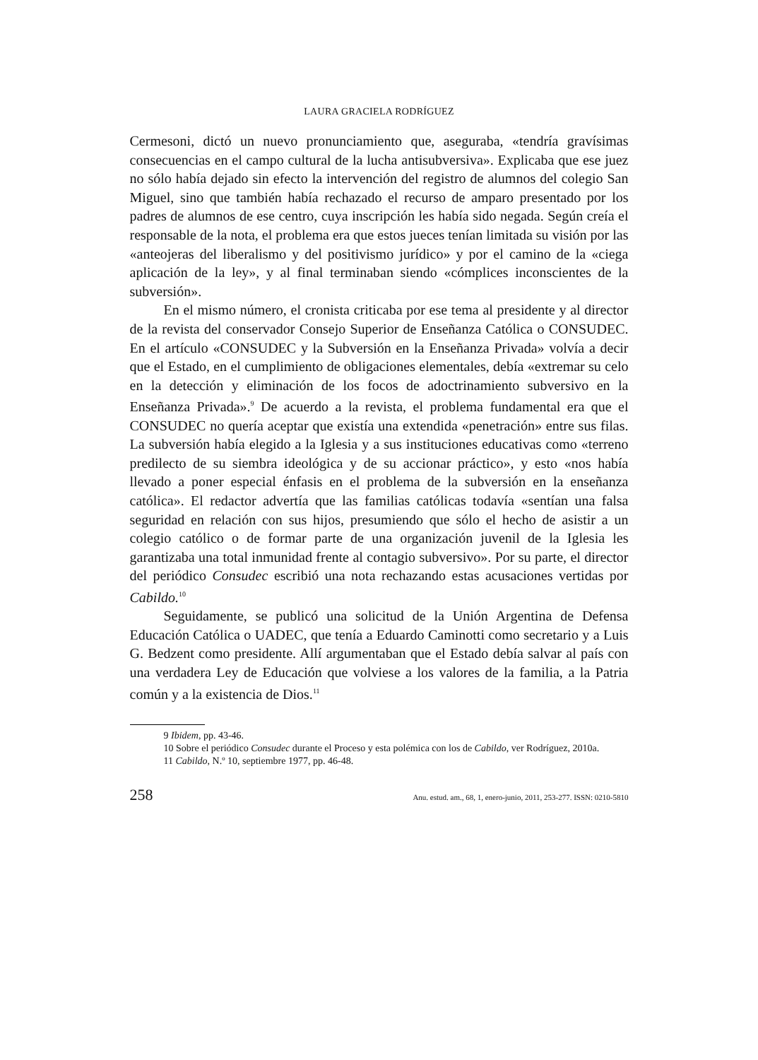LAURA GRACIELA RODRÍGUEZ
Cermesoni, dictó un nuevo pronunciamiento que, aseguraba, «tendría gravísimas consecuencias en el campo cultural de la lucha antisubversiva». Explicaba que ese juez no sólo había dejado sin efecto la intervención del registro de alumnos del colegio San Miguel, sino que también había rechazado el recurso de amparo presentado por los padres de alumnos de ese centro, cuya inscripción les había sido negada. Según creía el responsable de la nota, el problema era que estos jueces tenían limitada su visión por las «anteojeras del liberalismo y del positivismo jurídico» y por el camino de la «ciega aplicación de la ley», y al final terminaban siendo «cómplices inconscientes de la subversión».
En el mismo número, el cronista criticaba por ese tema al presidente y al director de la revista del conservador Consejo Superior de Enseñanza Católica o CONSUDEC. En el artículo «CONSUDEC y la Subversión en la Enseñanza Privada» volvía a decir que el Estado, en el cumplimiento de obligaciones elementales, debía «extremar su celo en la detección y eliminación de los focos de adoctrinamiento subversivo en la Enseñanza Privada».<sup>9</sup> De acuerdo a la revista, el problema fundamental era que el CONSUDEC no quería aceptar que existía una extendida «penetración» entre sus filas. La subversión había elegido a la Iglesia y a sus instituciones educativas como «terreno predilecto de su siembra ideológica y de su accionar práctico», y esto «nos había llevado a poner especial énfasis en el problema de la subversión en la enseñanza católica». El redactor advertía que las familias católicas todavía «sentían una falsa seguridad en relación con sus hijos, presumiendo que sólo el hecho de asistir a un colegio católico o de formar parte de una organización juvenil de la Iglesia les garantizaba una total inmunidad frente al contagio subversivo». Por su parte, el director del periódico Consudec escribió una nota rechazando estas acusaciones vertidas por Cabildo.<sup>10</sup>
Seguidamente, se publicó una solicitud de la Unión Argentina de Defensa Educación Católica o UADEC, que tenía a Eduardo Caminotti como secretario y a Luis G. Bedzent como presidente. Allí argumentaban que el Estado debía salvar al país con una verdadera Ley de Educación que volviese a los valores de la familia, a la Patria común y a la existencia de Dios.<sup>11</sup>
9 Ibidem, pp. 43-46.
10 Sobre el periódico Consudec durante el Proceso y esta polémica con los de Cabildo, ver Rodríguez, 2010a.
11 Cabildo, N.º 10, septiembre 1977, pp. 46-48.
258 Anu. estud. am., 68, 1, enero-junio, 2011, 253-277. ISSN: 0210-5810